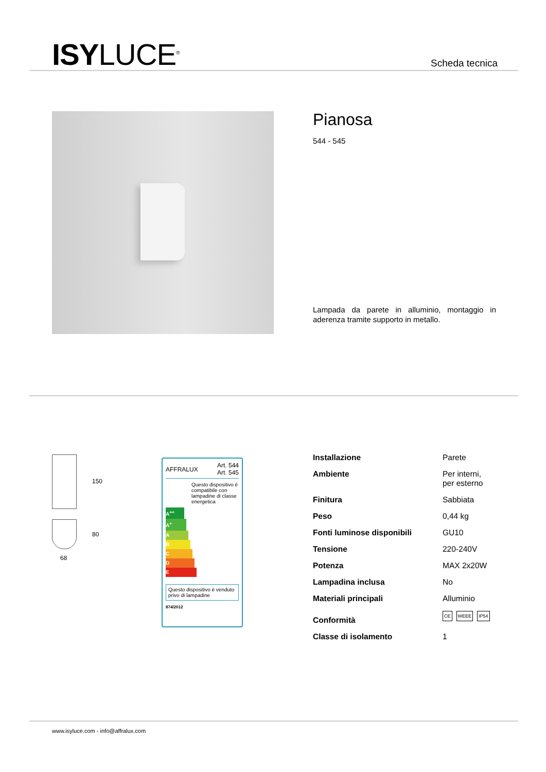ISYLUCE<sup>®</sup> Scheda tecnica
Pianosa
544 - 545
Lampada da parete in alluminio, montaggio in aderenza tramite supporto in metallo.
150
80
68
AFFRALUX Art. 544
Art. 545
Questo dispositivo è compatibile con lampadine di classe energetica
A<sup>++</sup>
A<sup>+</sup>
A
B
C
D
E
Questo dispositivo è venduto privo di lampadine
874/2012
| Installazione | Parete |
| Ambiente | Per interni, per esterno |
| Finitura | Sabbiata |
| Peso | 0,44 kg |
| Fonti luminose disponibili | GU10 |
| Tensione | 220-240V |
| Potenza | MAX 2x20W |
| Lampadina inclusa | No |
| Materiali principali | Alluminio |
| Conformità | CE WEEE IP54 |
| Classe di isolamento | 1 |
www.isyluce.com - info@affralux.com